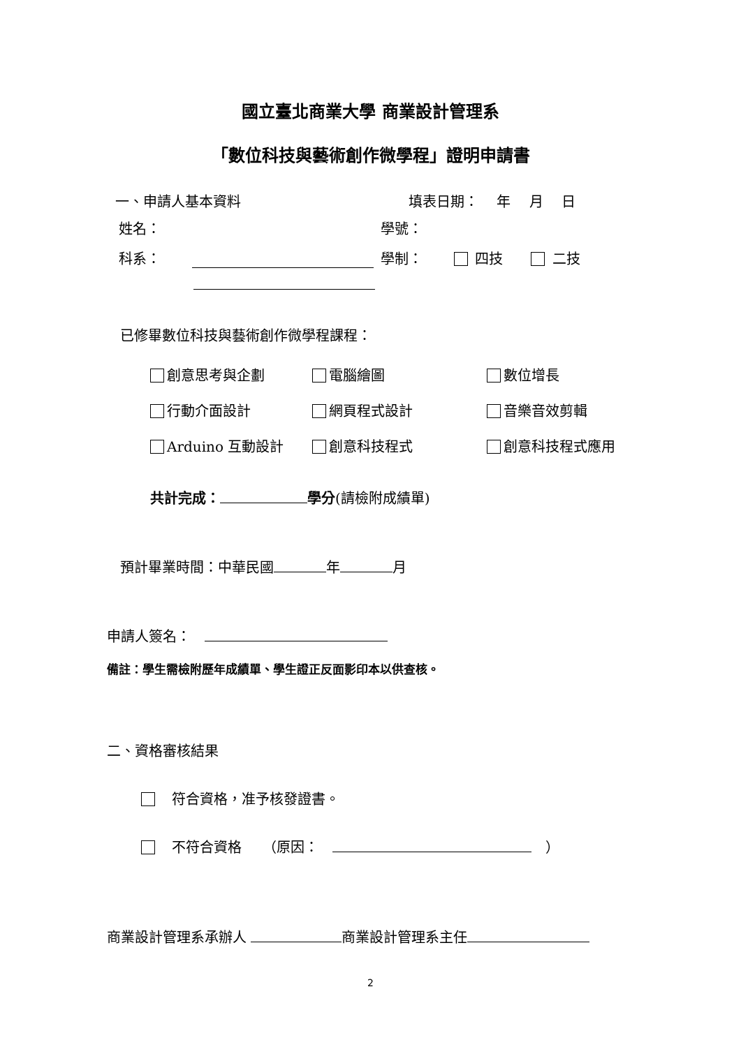國立臺北商業大學 商業設計管理系
「數位科技與藝術創作微學程」證明申請書
一、申請人基本資料 填表日期：　 年　 月　 日
姓名： 學號：
科系： 學制： 四技　　 二技
已修畢數位科技與藝術創作微學程課程：
創意思考與企劃 電腦繪圖 數位增長
行動介面設計 網頁程式設計 音樂音效剪輯
Arduino 互動設計 創意科技程式 創意科技程式應用
共計完成： 學分(請檢附成績單)
預計畢業時間：中華民國 年 月
申請人簽名：　
備註：學生需檢附歷年成績單、學生證正反面影印本以供查核。
二、資格審核結果
　符合資格，准予核發證書。
　不符合資格　　（原因：　　）
商業設計管理系承辦人 商業設計管理系主任
2